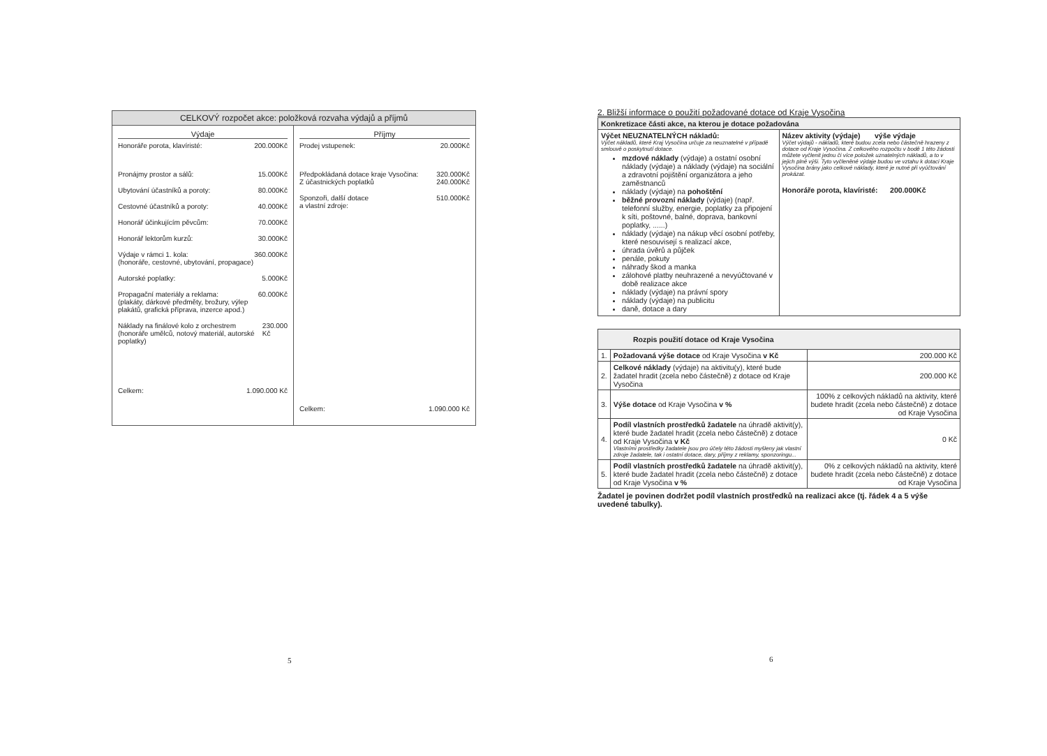CELKOVÝ rozpočet akce: položková rozvaha výdajů a příjmů
Výdaje
Honoráře porota, klavíristé: 200.000Kč
Pronájmy prostor a sálů: 15.000Kč
Ubytování účastníků a poroty: 80.000Kč
Cestovné účastníků a poroty: 40.000Kč
Honorář účinkujícím pěvcům: 70.000Kč
Honorář lektorům kurzů: 30.000Kč
Výdaje v rámci 1. kola:
(honoráře, cestovné, ubytování, propagace) 360.000Kč
Autorské poplatky: 5.000Kč
Propagační materiály a reklama:
(plakáty, dárkové předměty, brožury, výlep plakátů, grafická příprava, inzerce apod.) 60.000Kč
Náklady na finálové kolo z orchestrem (honoráře umělců, notový materiál, autorské poplatky) 230.000 Kč
Celkem: 1.090.000 Kč
Příjmy
Prodej vstupenek: 20.000Kč
Předpokládaná dotace kraje Vysočina: 320.000Kč
Z účastnických poplatků 240.000Kč
Sponzoři, další dotace
a vlastní zdroje: 510.000Kč
Celkem: 1.090.000 Kč
5
2. Bližší informace o použití požadované dotace od Kraje Vysočina
| Konkretizace části akce, na kterou je dotace požadována | |
| --- | --- |
| Výčet NEUZNATELNÝCH nákladů: Výčet nákladů, které Kraj Vysočina určuje za neuznatelné v případě smlouvě o poskytnutí dotace. mzdové náklady (výdaje) a ostatní osobní náklady (výdaje) a náklady (výdaje) na sociální a zdravotní pojištění organizátora a jeho zaměstnanců náklady (výdaje) na pohoštění běžné provozní náklady (výdaje) (např. telefonní služby, energie, poplatky za připojení k síti, poštovné, balné, doprava, bankovní poplatky, ......) náklady (výdaje) na nákup věcí osobní potřeby, které nesouvisejí s realizací akce, úhrada úvěrů a půjček penále, pokuty náhrady škod a manka zálohové platby neuhrazené a nevyúčtované v době realizace akce náklady (výdaje) na právní spory náklady (výdaje) na publicitu daně, dotace a dary | Název aktivity (výdaje) výše výdaje Výčet výdajů - nákladů, které budou zcela nebo částečně hrazeny z dotace od Kraje Vysočina. Z celkového rozpočtu v bodě 1 této žádosti můžete vyčlenit jednu či více položek uznatelných nákladů, a to v jejich plné výši. Tyto vyčleněné výdaje budou ve vztahu k dotaci Kraje Vysočina brány jako celkové náklady, které je nutné při vyúčtování prokázat. Honoráře porota, klavíristé: 200.000Kč |
| Rozpis použití dotace od Kraje Vysočina | | |
| --- | --- | --- |
| 1. | Požadovaná výše dotace od Kraje Vysočina v Kč | 200.000 Kč |
| 2. | Celkové náklady (výdaje) na aktivitu(y), které bude žadatel hradit (zcela nebo částečně) z dotace od Kraje Vysočina | 200.000 Kč |
| 3. | Výše dotace od Kraje Vysočina v % | 100% z celkových nákladů na aktivity, které budete hradit (zcela nebo částečně) z dotace od Kraje Vysočina |
| 4. | Podíl vlastních prostředků žadatele na úhradě aktivit(y), které bude žadatel hradit (zcela nebo částečně) z dotace od Kraje Vysočina v Kč Vlastními prostředky žadatele jsou pro účely této žádosti myšleny jak vlastní zdroje žadatele, tak i ostatní dotace, dary, příjmy z reklamy, sponzoringu... | 0 Kč |
| 5. | Podíl vlastních prostředků žadatele na úhradě aktivit(y), které bude žadatel hradit (zcela nebo částečně) z dotace od Kraje Vysočina v % | 0% z celkových nákladů na aktivity, které budete hradit (zcela nebo částečně) z dotace od Kraje Vysočina |
Žadatel je povinen dodržet podíl vlastních prostředků na realizaci akce (tj. řádek 4 a 5 výše uvedené tabulky).
6